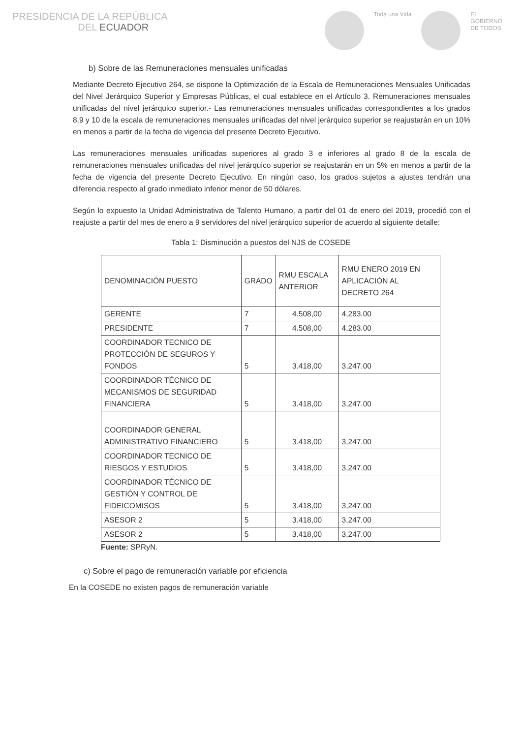PRESIDENCIA DE LA REPÚBLICA
DEL ECUADOR
Toda una Vida EL
GOBIERNO
DE TODOS
b) Sobre de las Remuneraciones mensuales unificadas
Mediante Decreto Ejecutivo 264, se dispone la Optimización de la Escala de Remuneraciones Mensuales Unificadas del Nivel Jerárquico Superior y Empresas Públicas, el cual establece en el Artículo 3. Remuneraciones mensuales unificadas del nivel jerárquico superior.- Las remuneraciones mensuales unificadas correspondientes a los grados 8,9 y 10 de la escala de remuneraciones mensuales unificadas del nivel jerárquico superior se reajustarán en un 10% en menos a partir de la fecha de vigencia del presente Decreto Ejecutivo.
Las remuneraciones mensuales unificadas superiores al grado 3 e inferiores al grado 8 de la escala de remuneraciones mensuales unificadas del nivel jerárquico superior se reajustarán en un 5% en menos a partir de la fecha de vigencia del presente Decreto Ejecutivo. En ningún caso, los grados sujetos a ajustes tendrán una diferencia respecto al grado inmediato inferior menor de 50 dólares.
Según lo expuesto la Unidad Administrativa de Talento Humano, a partir del 01 de enero del 2019, procedió con el reajuste a partir del mes de enero a 9 servidores del nivel jerárquico superior de acuerdo al siguiente detalle:
Tabla 1: Disminución a puestos del NJS de COSEDE
| DENOMINACIÓN PUESTO | GRADO | RMU ESCALA ANTERIOR | RMU ENERO 2019 EN APLICACIÓN AL DECRETO 264 |
| --- | --- | --- | --- |
| GERENTE | 7 | 4.508,00 | 4,283.00 |
| PRESIDENTE | 7 | 4.508,00 | 4,283.00 |
| COORDINADOR TECNICO DE PROTECCIÓN DE SEGUROS Y FONDOS | 5 | 3.418,00 | 3,247.00 |
| COORDINADOR TÉCNICO DE MECANISMOS DE SEGURIDAD FINANCIERA | 5 | 3.418,00 | 3,247.00 |
| COORDINADOR GENERAL ADMINISTRATIVO FINANCIERO | 5 | 3.418,00 | 3,247.00 |
| COORDINADOR TECNICO DE RIESGOS Y ESTUDIOS | 5 | 3.418,00 | 3,247.00 |
| COORDINADOR TÉCNICO DE GESTIÓN Y CONTROL DE FIDEICOMISOS | 5 | 3.418,00 | 3,247.00 |
| ASESOR 2 | 5 | 3.418,00 | 3,247.00 |
| ASESOR 2 | 5 | 3.418,00 | 3,247.00 |
Fuente: SPRyN.
c) Sobre el pago de remuneración variable por eficiencia
En la COSEDE no existen pagos de remuneración variable